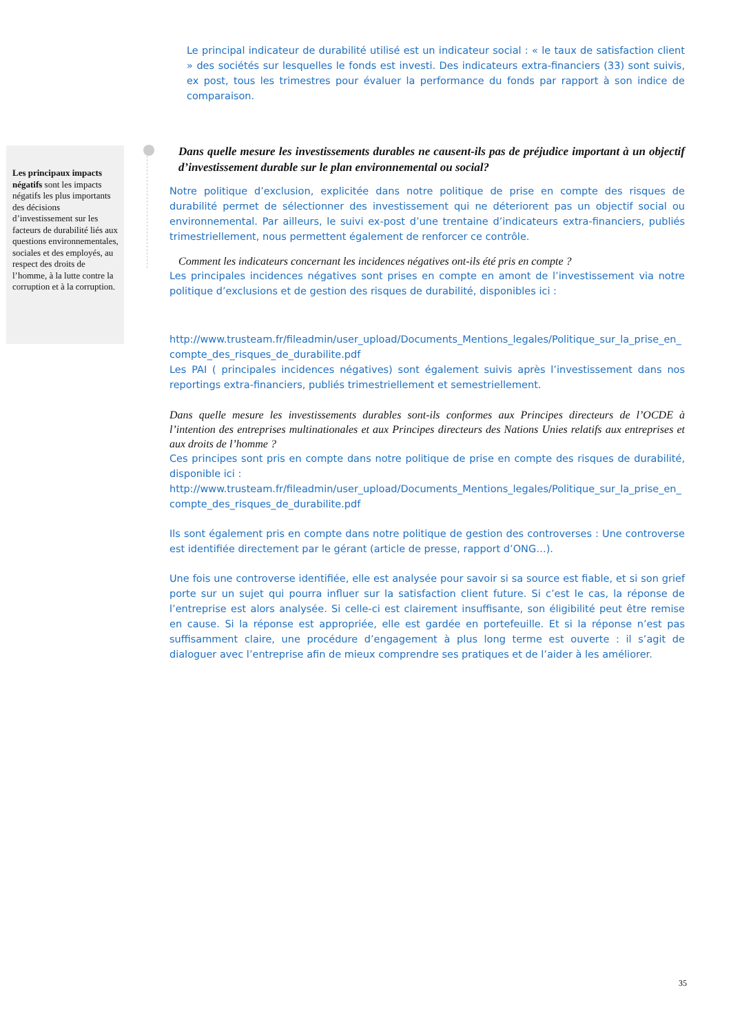Les principaux impacts négatifs sont les impacts négatifs les plus importants des décisions d’investissement sur les facteurs de durabilité liés aux questions environnementales, sociales et des employés, au respect des droits de l’homme, à la lutte contre la corruption et à la corruption.
Le principal indicateur de durabilité utilisé est un indicateur social : « le taux de satisfaction client » des sociétés sur lesquelles le fonds est investi. Des indicateurs extra-financiers (33) sont suivis, ex post, tous les trimestres pour évaluer la performance du fonds par rapport à son indice de comparaison.
Dans quelle mesure les investissements durables ne causent-ils pas de préjudice important à un objectif d’investissement durable sur le plan environnemental ou social?
Notre politique d’exclusion, explicitée dans notre politique de prise en compte des risques de durabilité permet de sélectionner des investissement qui ne déteriorent pas un objectif social ou environnemental. Par ailleurs, le suivi ex-post d’une trentaine d’indicateurs extra-financiers, publiés trimestriellement, nous permettent également de renforcer ce contrôle.
Comment les indicateurs concernant les incidences négatives ont-ils été pris en compte ?
Les principales incidences négatives sont prises en compte en amont de l’investissement via notre politique d’exclusions et de gestion des risques de durabilité, disponibles ici :
http://www.trusteam.fr/fileadmin/user_upload/Documents_Mentions_legales/Politique_sur_la_prise_en_compte_des_risques_de_durabilite.pdf
Les PAI ( principales incidences négatives) sont également suivis après l’investissement dans nos reportings extra-financiers, publiés trimestriellement et semestriellement.
Dans quelle mesure les investissements durables sont-ils conformes aux Principes directeurs de l’OCDE à l’intention des entreprises multinationales et aux Principes directeurs des Nations Unies relatifs aux entreprises et aux droits de l’homme ?
Ces principes sont pris en compte dans notre politique de prise en compte des risques de durabilité, disponible ici :
http://www.trusteam.fr/fileadmin/user_upload/Documents_Mentions_legales/Politique_sur_la_prise_en_compte_des_risques_de_durabilite.pdf
Ils sont également pris en compte dans notre politique de gestion des controverses : Une controverse est identifiée directement par le gérant (article de presse, rapport d’ONG…).
Une fois une controverse identifiée, elle est analysée pour savoir si sa source est fiable, et si son grief porte sur un sujet qui pourra influer sur la satisfaction client future. Si c’est le cas, la réponse de l’entreprise est alors analysée. Si celle-ci est clairement insuffisante, son éligibilité peut être remise en cause. Si la réponse est appropriée, elle est gardée en portefeuille. Et si la réponse n’est pas suffisamment claire, une procédure d’engagement à plus long terme est ouverte : il s’agit de dialoguer avec l’entreprise afin de mieux comprendre ses pratiques et de l’aider à les améliorer.
35